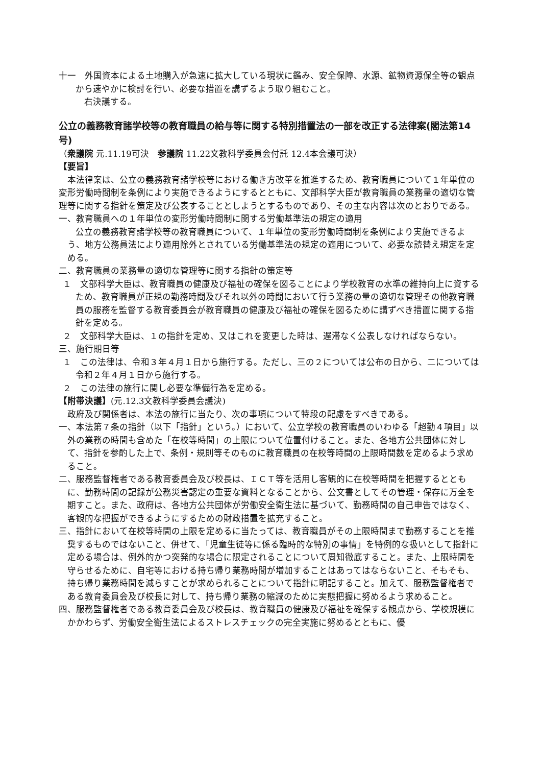十一　外国資本による土地購入が急速に拡大している現状に鑑み、安全保障、水源、鉱物資源保全等の観点から速やかに検討を行い、必要な措置を講ずるよう取り組むこと。
右決議する。
公立の義務教育諸学校等の教育職員の給与等に関する特別措置法の一部を改正する法律案(閣法第14号)
（衆議院 元.11.19可決　参議院 11.22文教科学委員会付託 12.4本会議可決）
【要旨】
本法律案は、公立の義務教育諸学校等における働き方改革を推進するため、教育職員について１年単位の変形労働時間制を条例により実施できるようにするとともに、文部科学大臣が教育職員の業務量の適切な管理等に関する指針を策定及び公表することとしようとするものであり、その主な内容は次のとおりである。
一、教育職員への１年単位の変形労働時間制に関する労働基準法の規定の適用
公立の義務教育諸学校等の教育職員について、１年単位の変形労働時間制を条例により実施できるよう、地方公務員法により適用除外とされている労働基準法の規定の適用について、必要な読替え規定を定める。
二、教育職員の業務量の適切な管理等に関する指針の策定等
１　文部科学大臣は、教育職員の健康及び福祉の確保を図ることにより学校教育の水準の維持向上に資するため、教育職員が正規の勤務時間及びそれ以外の時間において行う業務の量の適切な管理その他教育職員の服務を監督する教育委員会が教育職員の健康及び福祉の確保を図るために講ずべき措置に関する指針を定める。
２　文部科学大臣は、１の指針を定め、又はこれを変更した時は、遅滞なく公表しなければならない。
三、施行期日等
１　この法律は、令和３年４月１日から施行する。ただし、三の２については公布の日から、二については令和２年４月１日から施行する。
２　この法律の施行に関し必要な準備行為を定める。
【附帯決議】(元.12.3文教科学委員会議決)
政府及び関係者は、本法の施行に当たり、次の事項について特段の配慮をすべきである。
一、本法第７条の指針（以下「指針」という。）において、公立学校の教育職員のいわゆる「超勤４項目」以外の業務の時間も含めた「在校等時間」の上限について位置付けること。また、各地方公共団体に対して、指針を参酌した上で、条例・規則等そのものに教育職員の在校等時間の上限時間数を定めるよう求めること。
二、服務監督権者である教育委員会及び校長は、ＩＣＴ等を活用し客観的に在校等時間を把握するとともに、勤務時間の記録が公務災害認定の重要な資料となることから、公文書としてその管理・保存に万全を期すこと。また、政府は、各地方公共団体が労働安全衛生法に基づいて、勤務時間の自己申告ではなく、客観的な把握ができるようにするための財政措置を拡充すること。
三、指針において在校等時間の上限を定めるに当たっては、教育職員がその上限時間まで勤務することを推奨するものではないこと、併せて、「児童生徒等に係る臨時的な特別の事情」を特例的な扱いとして指針に定める場合は、例外的かつ突発的な場合に限定されることについて周知徹底すること。また、上限時間を守らせるために、自宅等における持ち帰り業務時間が増加することはあってはならないこと、そもそも、持ち帰り業務時間を減らすことが求められることについて指針に明記すること。加えて、服務監督権者である教育委員会及び校長に対して、持ち帰り業務の縮減のために実態把握に努めるよう求めること。
四、服務監督権者である教育委員会及び校長は、教育職員の健康及び福祉を確保する観点から、学校規模にかかわらず、労働安全衛生法によるストレスチェックの完全実施に努めるとともに、優